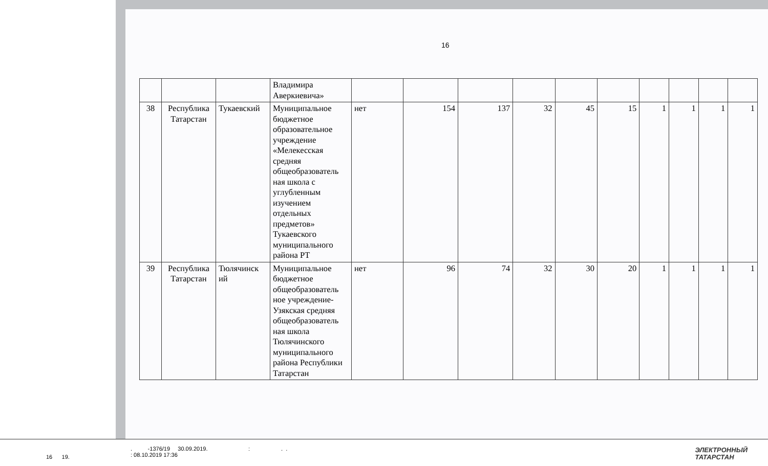16
| | | | Владимира Аверкиевича» | | | | | | | | | | |
| 38 | Республика Татарстан | Тукаевский | Муниципальное бюджетное образовательное учреждение «Мелекесская средняя общеобразователь ная школа с углубленным изучением отдельных предметов» Тукаевского муниципального района РТ | нет | 154 | 137 | 32 | 45 | 15 | 1 | 1 | 1 | 1 |
| 39 | Республика Татарстан | Тюлячинск ий | Муниципальное бюджетное общеобразователь ное учреждение- Узякская средняя общеобразователь ная школа Тюлячинского муниципального района Республики Татарстан | нет | 96 | 74 | 32 | 30 | 20 | 1 | 1 | 1 | 1 |
. -1376/19 30.09.2019. : . .
: 08.10.2019 17:36
16 19.
ЭЛЕКТРОННЫЙ
ТАТАРСТАН